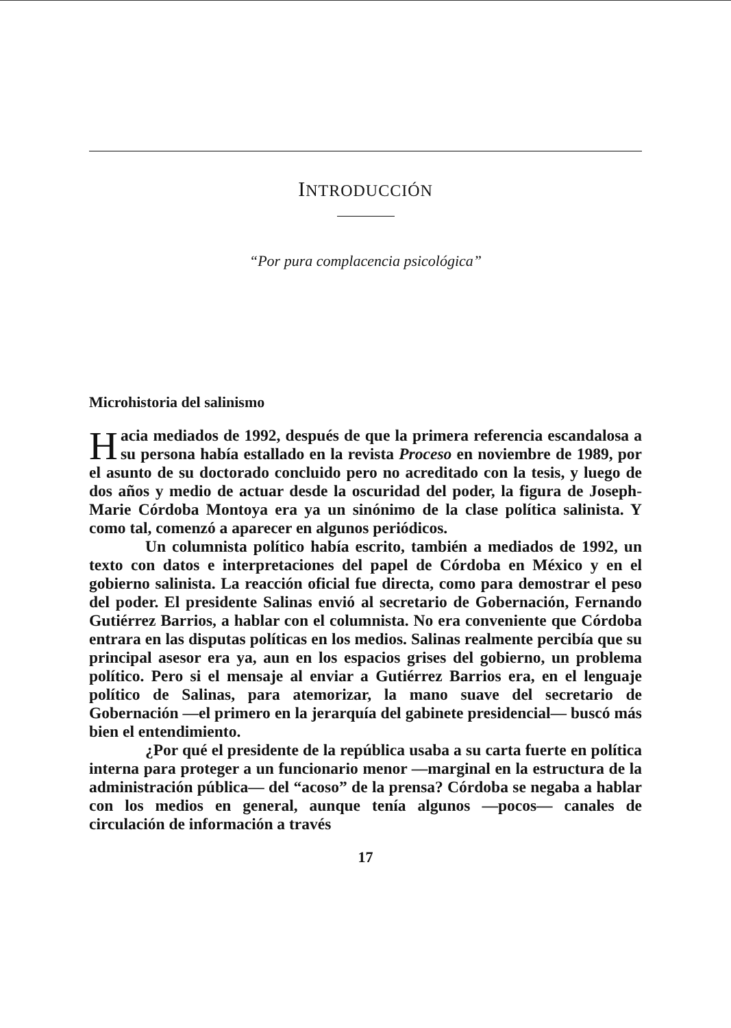INTRODUCCIÓN
“Por pura complacencia psicológica”
Microhistoria del salinismo
Hacia mediados de 1992, después de que la primera referencia escandalosa a su persona había estallado en la revista Proceso en noviembre de 1989, por el asunto de su doctorado concluido pero no acreditado con la tesis, y luego de dos años y medio de actuar desde la oscuridad del poder, la figura de Joseph-Marie Córdoba Montoya era ya un sinónimo de la clase política salinista. Y como tal, comenzó a aparecer en algunos periódicos.
Un columnista político había escrito, también a mediados de 1992, un texto con datos e interpretaciones del papel de Córdoba en México y en el gobierno salinista. La reacción oficial fue directa, como para demostrar el peso del poder. El presidente Salinas envió al secretario de Gobernación, Fernando Gutiérrez Barrios, a hablar con el columnista. No era conveniente que Córdoba entrara en las disputas políticas en los medios. Salinas realmente percibía que su principal asesor era ya, aun en los espacios grises del gobierno, un problema político. Pero si el mensaje al enviar a Gutiérrez Barrios era, en el lenguaje político de Salinas, para atemorizar, la mano suave del secretario de Gobernación —el primero en la jerarquía del gabinete presidencial— buscó más bien el entendimiento.
¿Por qué el presidente de la república usaba a su carta fuerte en política interna para proteger a un funcionario menor —marginal en la estructura de la administración pública— del “acoso” de la prensa? Córdoba se negaba a hablar con los medios en general, aunque tenía algunos —pocos— canales de circulación de información a través
17